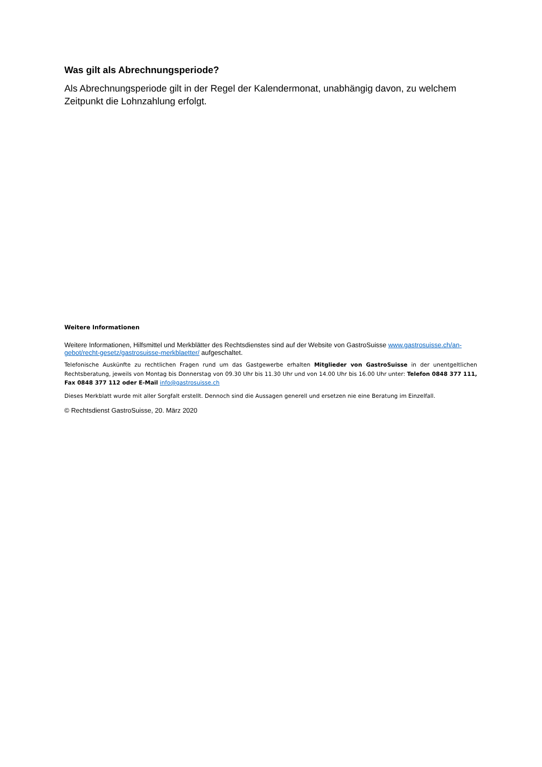Was gilt als Abrechnungsperiode?
Als Abrechnungsperiode gilt in der Regel der Kalendermonat, unabhängig davon, zu welchem Zeitpunkt die Lohnzahlung erfolgt.
Weitere Informationen
Weitere Informationen, Hilfsmittel und Merkblätter des Rechtsdienstes sind auf der Website von GastroSuisse www.gastrosuisse.ch/an­gebot/recht-gesetz/gastrosuisse-merkblaetter/ aufgeschaltet.
Telefonische Auskünfte zu rechtlichen Fragen rund um das Gastgewerbe erhalten Mitglieder von GastroSuisse in der unentgeltlichen Rechtsberatung, jeweils von Montag bis Donnerstag von 09.30 Uhr bis 11.30 Uhr und von 14.00 Uhr bis 16.00 Uhr unter: Telefon 0848 377 111, Fax 0848 377 112 oder E-Mail info@gastrosuisse.ch
Dieses Merkblatt wurde mit aller Sorgfalt erstellt. Dennoch sind die Aussagen generell und ersetzen nie eine Beratung im Einzelfall.
© Rechtsdienst GastroSuisse, 20. März 2020